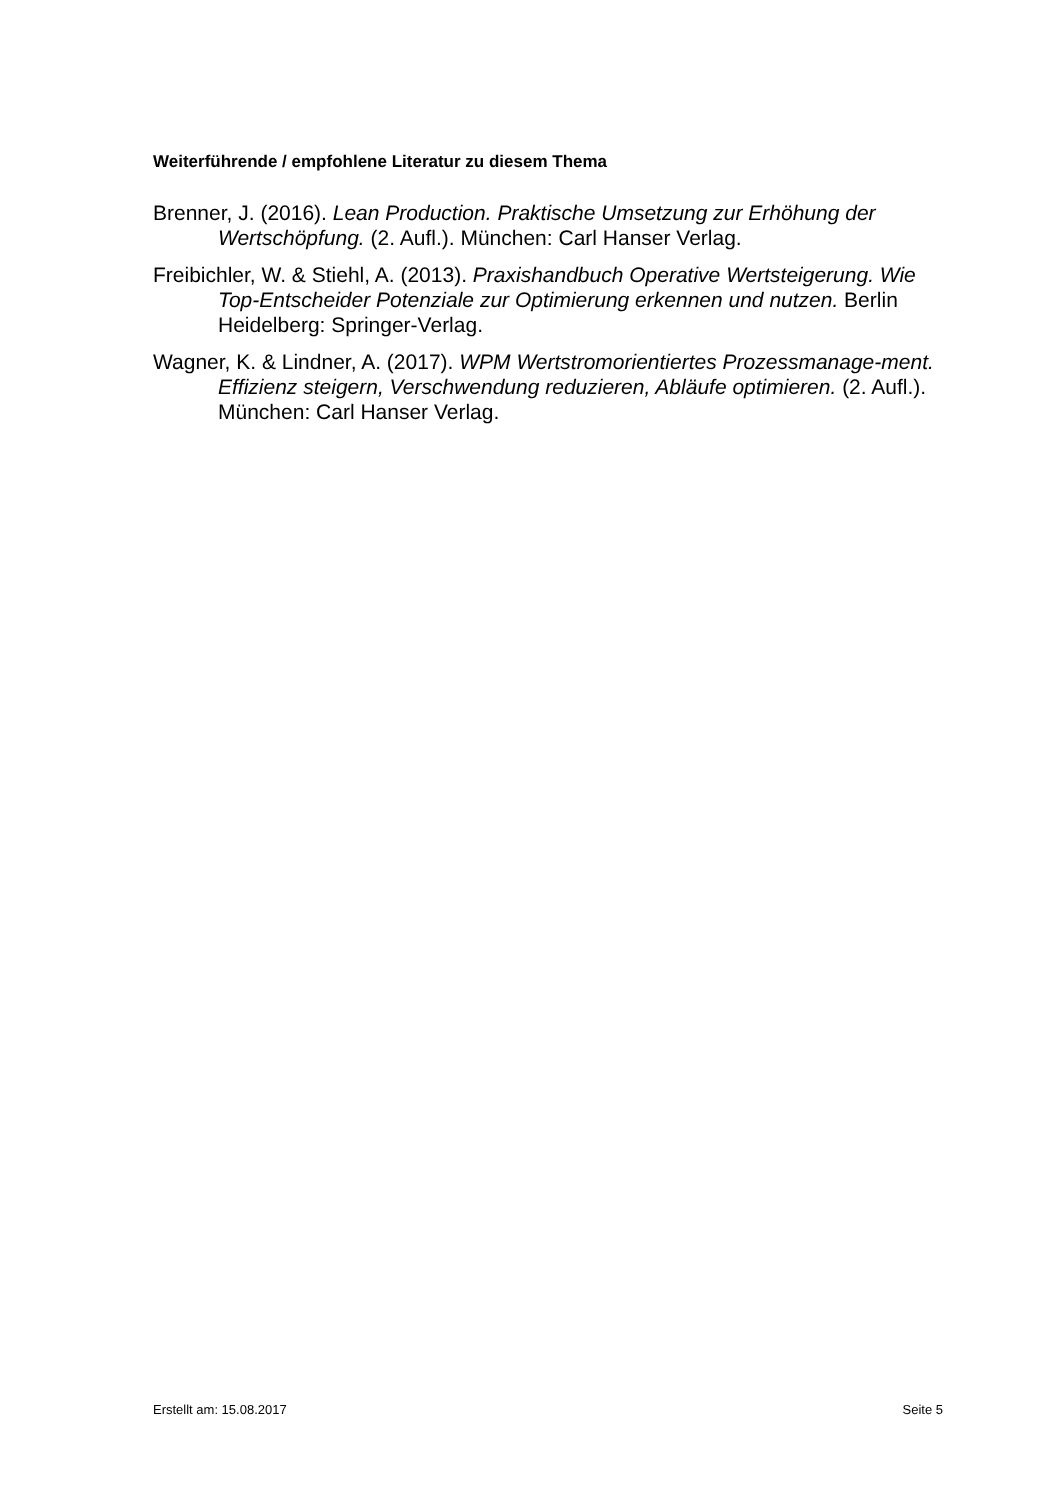Weiterführende / empfohlene Literatur zu diesem Thema
Brenner, J. (2016). Lean Production. Praktische Umsetzung zur Erhöhung der Wertschöpfung. (2. Aufl.). München: Carl Hanser Verlag.
Freibichler, W. & Stiehl, A. (2013). Praxishandbuch Operative Wertsteigerung. Wie Top-Entscheider Potenziale zur Optimierung erkennen und nutzen. Berlin Heidelberg: Springer-Verlag.
Wagner, K. & Lindner, A. (2017). WPM Wertstromorientiertes Prozessmanage-ment. Effizienz steigern, Verschwendung reduzieren, Abläufe optimieren. (2. Aufl.). München: Carl Hanser Verlag.
Erstellt am: 15.08.2017 Seite 5